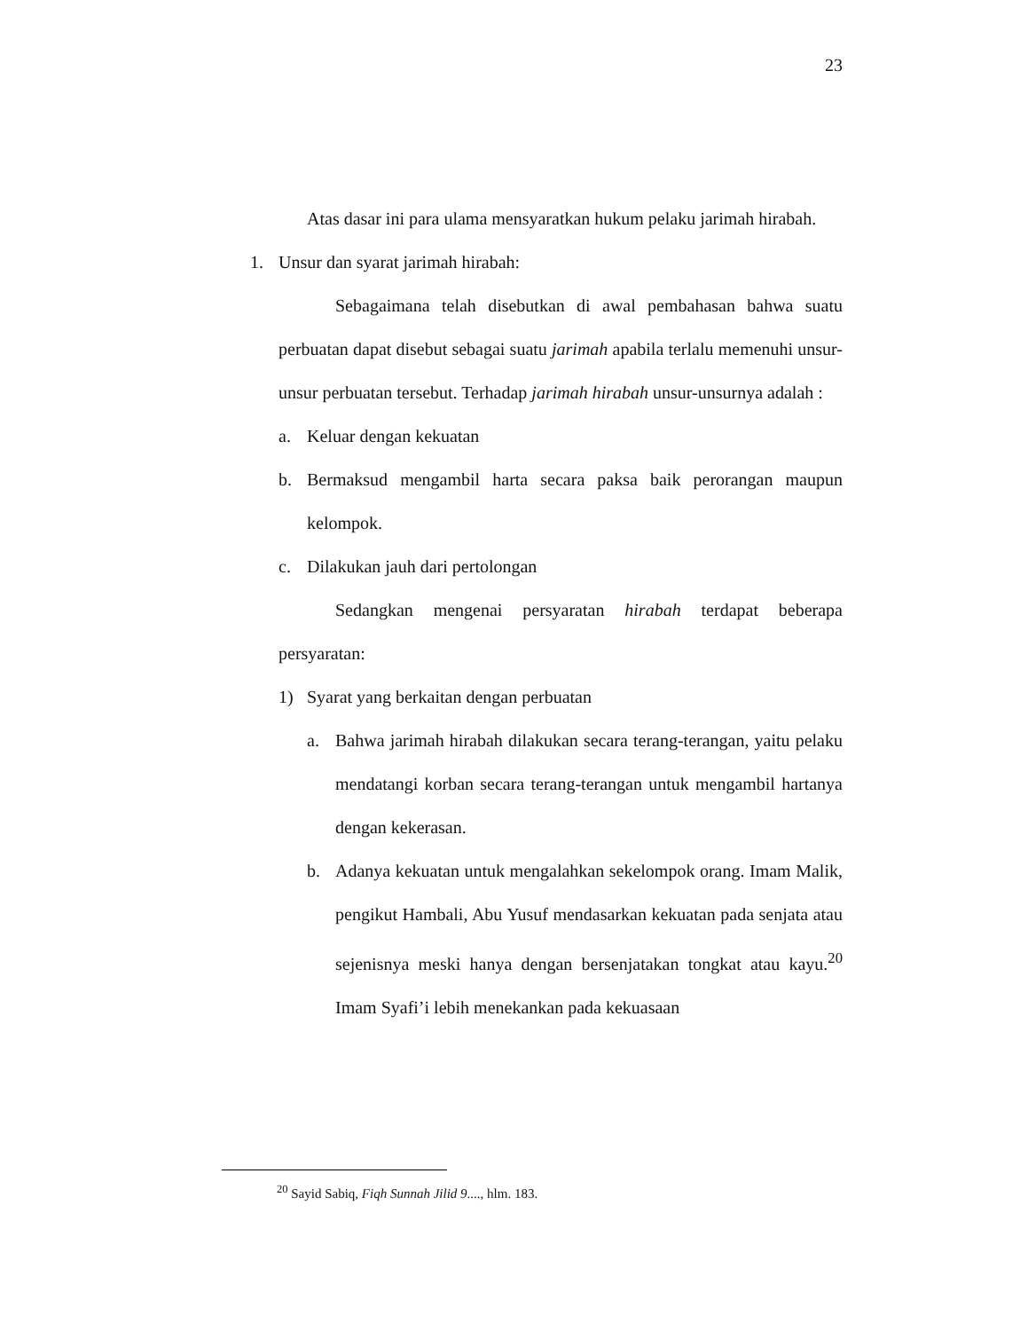23
Atas dasar ini para ulama mensyaratkan hukum pelaku jarimah hirabah.
1. Unsur dan syarat jarimah hirabah:
Sebagaimana telah disebutkan di awal pembahasan bahwa suatu perbuatan dapat disebut sebagai suatu jarimah apabila terlalu memenuhi unsur-unsur perbuatan tersebut. Terhadap jarimah hirabah unsur-unsurnya adalah :
a. Keluar dengan kekuatan
b. Bermaksud mengambil harta secara paksa baik perorangan maupun kelompok.
c. Dilakukan jauh dari pertolongan
Sedangkan mengenai persyaratan hirabah terdapat beberapa persyaratan:
1) Syarat yang berkaitan dengan perbuatan
a. Bahwa jarimah hirabah dilakukan secara terang-terangan, yaitu pelaku mendatangi korban secara terang-terangan untuk mengambil hartanya dengan kekerasan.
b. Adanya kekuatan untuk mengalahkan sekelompok orang. Imam Malik, pengikut Hambali, Abu Yusuf mendasarkan kekuatan pada senjata atau sejenisnya meski hanya dengan bersenjatakan tongkat atau kayu.<sup>20</sup> Imam Syafi’i lebih menekankan pada kekuasaan
<sup>20</sup> Sayid Sabiq, Fiqh Sunnah Jilid 9...., hlm. 183.